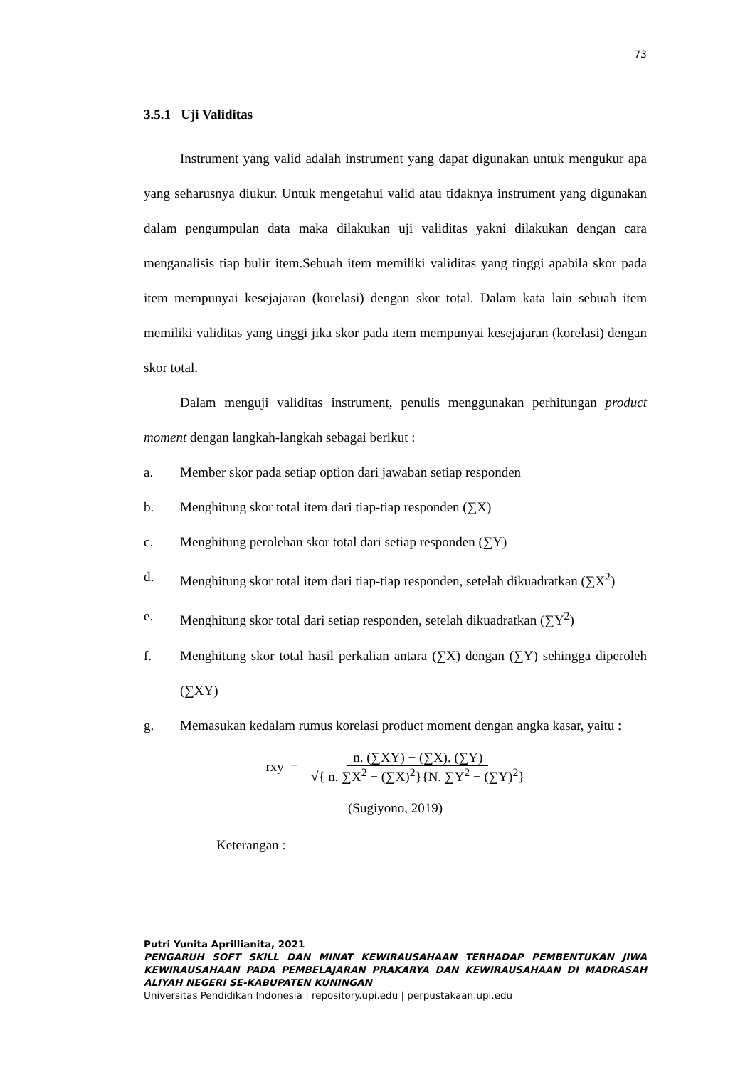73
3.5.1 Uji Validitas
Instrument yang valid adalah instrument yang dapat digunakan untuk mengukur apa yang seharusnya diukur. Untuk mengetahui valid atau tidaknya instrument yang digunakan dalam pengumpulan data maka dilakukan uji validitas yakni dilakukan dengan cara menganalisis tiap bulir item.Sebuah item memiliki validitas yang tinggi apabila skor pada item mempunyai kesejajaran (korelasi) dengan skor total. Dalam kata lain sebuah item memiliki validitas yang tinggi jika skor pada item mempunyai kesejajaran (korelasi) dengan skor total.
Dalam menguji validitas instrument, penulis menggunakan perhitungan product moment dengan langkah-langkah sebagai berikut :
a. Member skor pada setiap option dari jawaban setiap responden
b. Menghitung skor total item dari tiap-tiap responden (∑X)
c. Menghitung perolehan skor total dari setiap responden (∑Y)
d. Menghitung skor total item dari tiap-tiap responden, setelah dikuadratkan (∑X<sup>2</sup>)
e. Menghitung skor total dari setiap responden, setelah dikuadratkan (∑Y<sup>2</sup>)
f. Menghitung skor total hasil perkalian antara (∑X) dengan (∑Y) sehingga diperoleh (∑XY)
g. Memasukan kedalam rumus korelasi product moment dengan angka kasar, yaitu :
rxy = n. (∑XY) − (∑X). (∑Y) √{ n. ∑X<sup>2</sup> − (∑X)<sup>2</sup>}{N. ∑Y<sup>2</sup> − (∑Y)<sup>2</sup>}
(Sugiyono, 2019)
Keterangan :
Putri Yunita Aprillianita, 2021
PENGARUH SOFT SKILL DAN MINAT KEWIRAUSAHAAN TERHADAP PEMBENTUKAN JIWA KEWIRAUSAHAAN PADA PEMBELAJARAN PRAKARYA DAN KEWIRAUSAHAAN DI MADRASAH ALIYAH NEGERI SE-KABUPATEN KUNINGAN
Universitas Pendidikan Indonesia | repository.upi.edu | perpustakaan.upi.edu